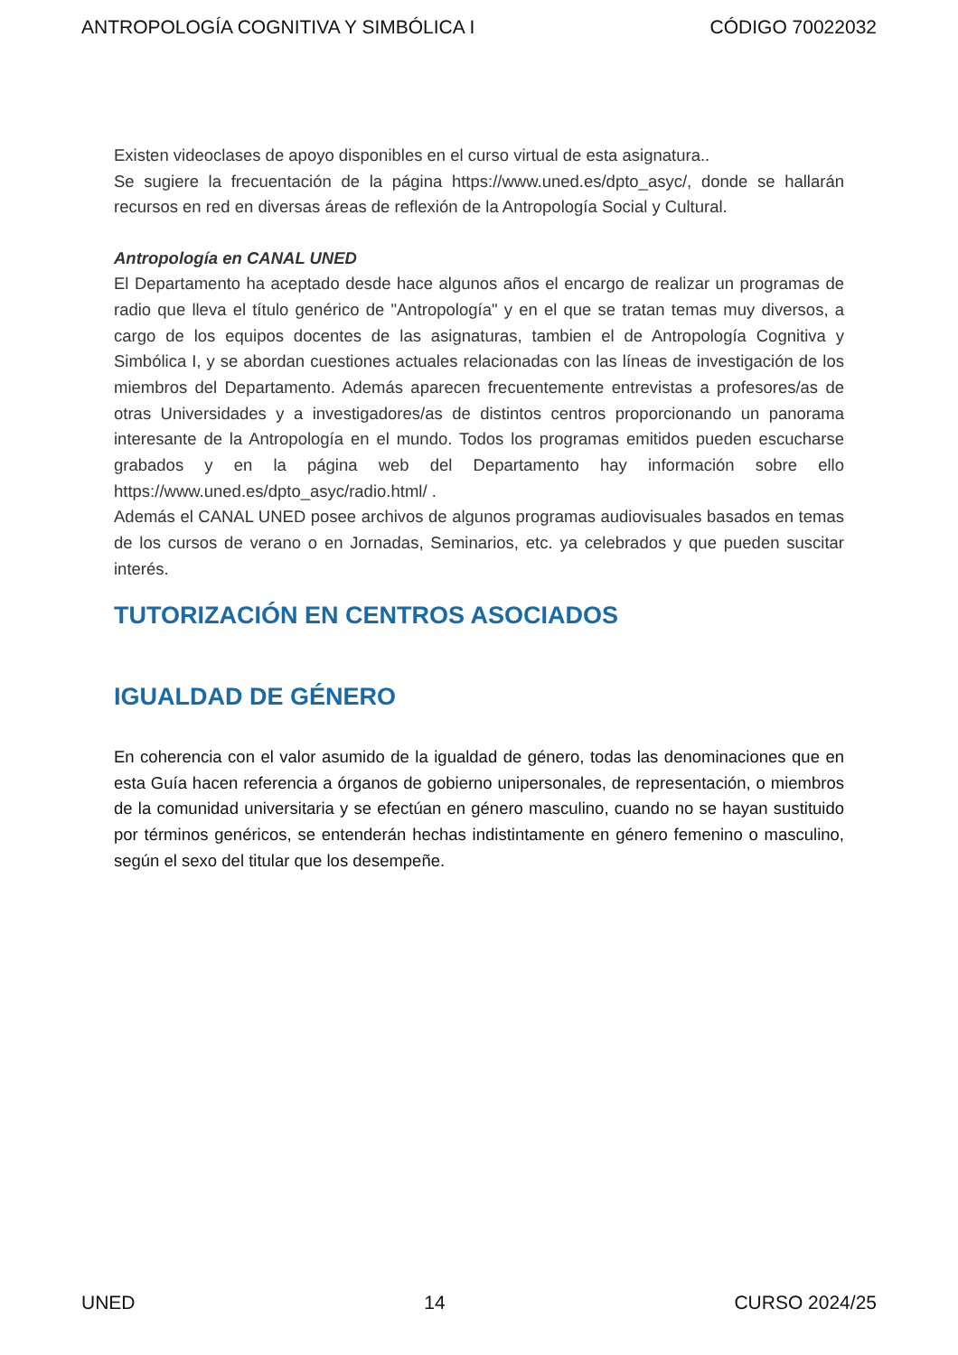ANTROPOLOGÍA COGNITIVA Y SIMBÓLICA I CÓDIGO 70022032
Existen videoclases de apoyo disponibles en el curso virtual de esta asignatura..
Se sugiere la frecuentación de la página https://www.uned.es/dpto_asyc/, donde se hallarán recursos en red en diversas áreas de reflexión de la Antropología Social y Cultural.
Antropología en CANAL UNED
El Departamento ha aceptado desde hace algunos años el encargo de realizar un programas de radio que lleva el título genérico de "Antropología" y en el que se tratan temas muy diversos, a cargo de los equipos docentes de las asignaturas, tambien el de Antropología Cognitiva y Simbólica I, y se abordan cuestiones actuales relacionadas con las líneas de investigación de los miembros del Departamento. Además aparecen frecuentemente entrevistas a profesores/as de otras Universidades y a investigadores/as de distintos centros proporcionando un panorama interesante de la Antropología en el mundo. Todos los programas emitidos pueden escucharse grabados y en la página web del Departamento hay información sobre ello https://www.uned.es/dpto_asyc/radio.html/ .
Además el CANAL UNED posee archivos de algunos programas audiovisuales basados en temas de los cursos de verano o en Jornadas, Seminarios, etc. ya celebrados y que pueden suscitar interés.
TUTORIZACIÓN EN CENTROS ASOCIADOS
IGUALDAD DE GÉNERO
En coherencia con el valor asumido de la igualdad de género, todas las denominaciones que en esta Guía hacen referencia a órganos de gobierno unipersonales, de representación, o miembros de la comunidad universitaria y se efectúan en género masculino, cuando no se hayan sustituido por términos genéricos, se entenderán hechas indistintamente en género femenino o masculino, según el sexo del titular que los desempeñe.
UNED 14 CURSO 2024/25